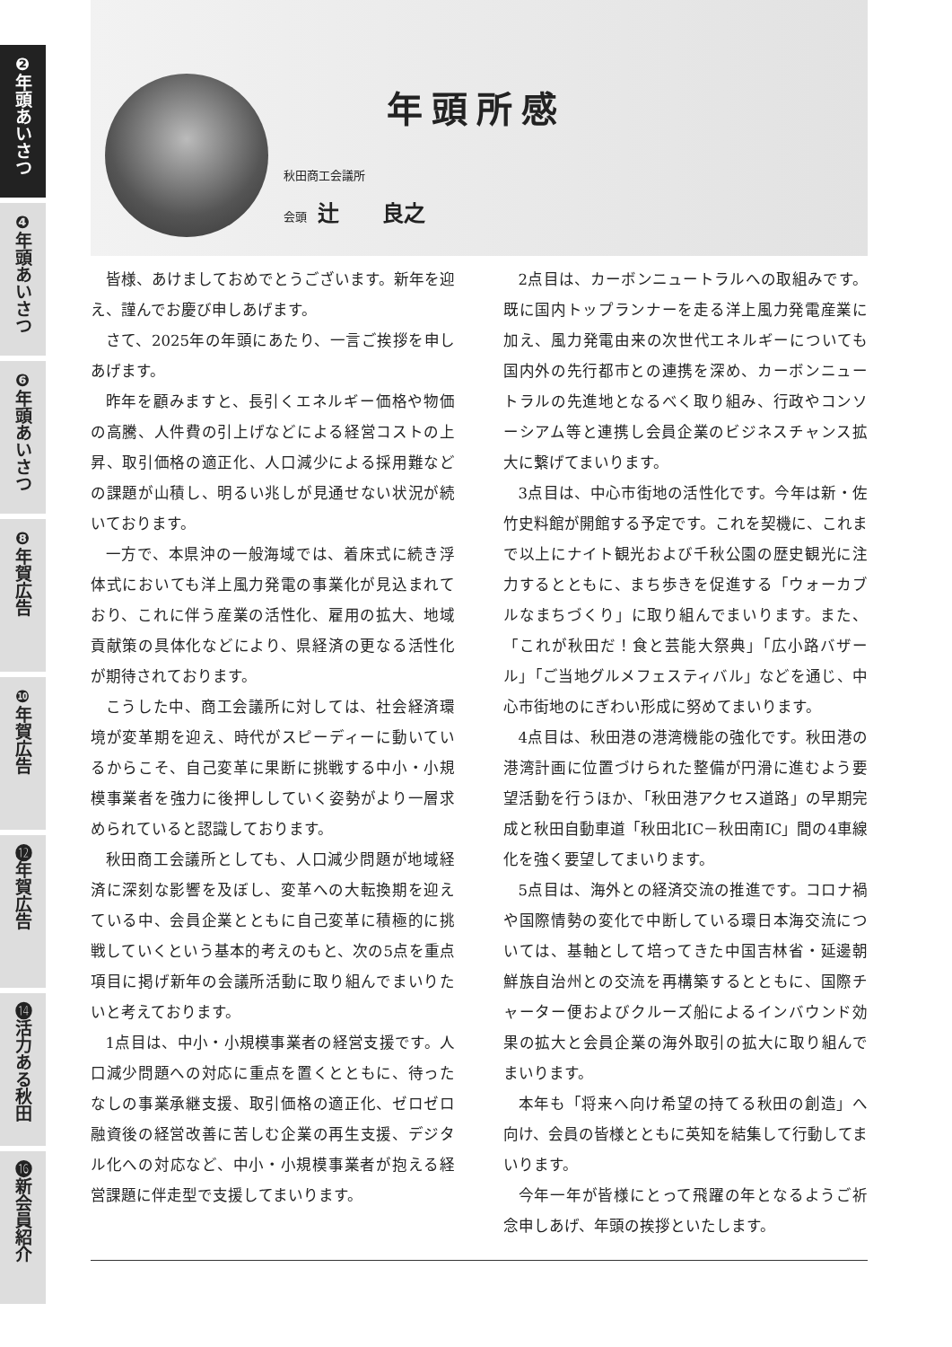❷年頭あいさつ
❹年頭あいさつ
❻年頭あいさつ
❽年賀広告
❿年賀広告
⓬年賀広告
⓮活力ある秋田
⓰新会員紹介
年頭所感
秋田商工会議所
会頭 辻　　良之
皆様、あけましておめでとうございます。新年を迎え、謹んでお慶び申しあげます。
さて、2025年の年頭にあたり、一言ご挨拶を申しあげます。
昨年を顧みますと、長引くエネルギー価格や物価の高騰、人件費の引上げなどによる経営コストの上昇、取引価格の適正化、人口減少による採用難などの課題が山積し、明るい兆しが見通せない状況が続いております。
一方で、本県沖の一般海域では、着床式に続き浮体式においても洋上風力発電の事業化が見込まれており、これに伴う産業の活性化、雇用の拡大、地域貢献策の具体化などにより、県経済の更なる活性化が期待されております。
こうした中、商工会議所に対しては、社会経済環境が変革期を迎え、時代がスピーディーに動いているからこそ、自己変革に果断に挑戦する中小・小規模事業者を強力に後押ししていく姿勢がより一層求められていると認識しております。
秋田商工会議所としても、人口減少問題が地域経済に深刻な影響を及ぼし、変革への大転換期を迎えている中、会員企業とともに自己変革に積極的に挑戦していくという基本的考えのもと、次の5点を重点項目に掲げ新年の会議所活動に取り組んでまいりたいと考えております。
1点目は、中小・小規模事業者の経営支援です。人口減少問題への対応に重点を置くとともに、待ったなしの事業承継支援、取引価格の適正化、ゼロゼロ融資後の経営改善に苦しむ企業の再生支援、デジタル化への対応など、中小・小規模事業者が抱える経営課題に伴走型で支援してまいります。
2点目は、カーボンニュートラルへの取組みです。既に国内トップランナーを走る洋上風力発電産業に加え、風力発電由来の次世代エネルギーについても国内外の先行都市との連携を深め、カーボンニュートラルの先進地となるべく取り組み、行政やコンソーシアム等と連携し会員企業のビジネスチャンス拡大に繋げてまいります。
3点目は、中心市街地の活性化です。今年は新・佐竹史料館が開館する予定です。これを契機に、これまで以上にナイト観光および千秋公園の歴史観光に注力するとともに、まち歩きを促進する「ウォーカブルなまちづくり」に取り組んでまいります。また、「これが秋田だ！食と芸能大祭典」「広小路バザール」「ご当地グルメフェスティバル」などを通じ、中心市街地のにぎわい形成に努めてまいります。
4点目は、秋田港の港湾機能の強化です。秋田港の港湾計画に位置づけられた整備が円滑に進むよう要望活動を行うほか、「秋田港アクセス道路」の早期完成と秋田自動車道「秋田北IC－秋田南IC」間の4車線化を強く要望してまいります。
5点目は、海外との経済交流の推進です。コロナ禍や国際情勢の変化で中断している環日本海交流については、基軸として培ってきた中国吉林省・延邊朝鮮族自治州との交流を再構築するとともに、国際チャーター便およびクルーズ船によるインバウンド効果の拡大と会員企業の海外取引の拡大に取り組んでまいります。
本年も「将来へ向け希望の持てる秋田の創造」へ向け、会員の皆様とともに英知を結集して行動してまいります。
今年一年が皆様にとって飛躍の年となるようご祈念申しあげ、年頭の挨拶といたします。